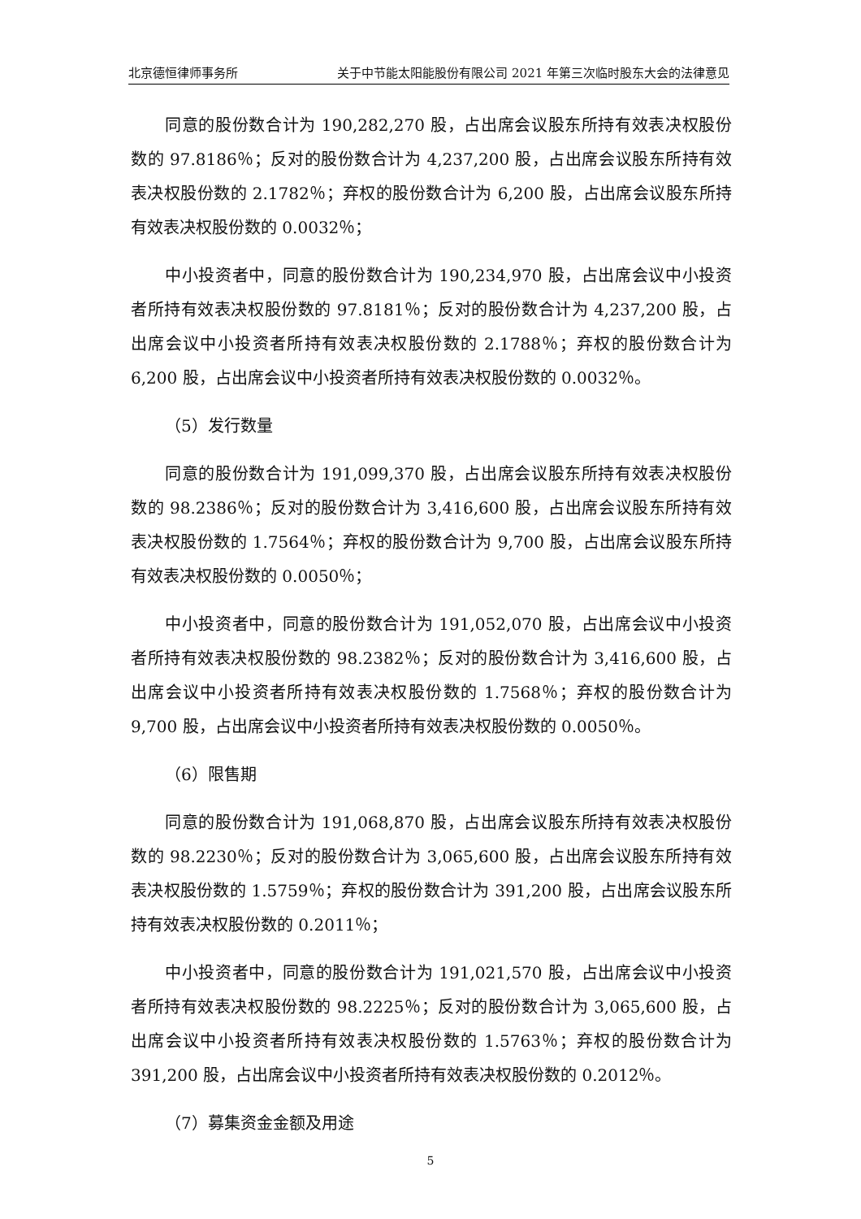北京德恒律师事务所 关于中节能太阳能股份有限公司 2021 年第三次临时股东大会的法律意见
同意的股份数合计为 190,282,270 股，占出席会议股东所持有效表决权股份数的 97.8186％；反对的股份数合计为 4,237,200 股，占出席会议股东所持有效表决权股份数的 2.1782％；弃权的股份数合计为 6,200 股，占出席会议股东所持有效表决权股份数的 0.0032％；
中小投资者中，同意的股份数合计为 190,234,970 股，占出席会议中小投资者所持有效表决权股份数的 97.8181％；反对的股份数合计为 4,237,200 股，占出席会议中小投资者所持有效表决权股份数的 2.1788％；弃权的股份数合计为 6,200 股，占出席会议中小投资者所持有效表决权股份数的 0.0032％。
（5）发行数量
同意的股份数合计为 191,099,370 股，占出席会议股东所持有效表决权股份数的 98.2386％；反对的股份数合计为 3,416,600 股，占出席会议股东所持有效表决权股份数的 1.7564％；弃权的股份数合计为 9,700 股，占出席会议股东所持有效表决权股份数的 0.0050％；
中小投资者中，同意的股份数合计为 191,052,070 股，占出席会议中小投资者所持有效表决权股份数的 98.2382％；反对的股份数合计为 3,416,600 股，占出席会议中小投资者所持有效表决权股份数的 1.7568％；弃权的股份数合计为 9,700 股，占出席会议中小投资者所持有效表决权股份数的 0.0050％。
（6）限售期
同意的股份数合计为 191,068,870 股，占出席会议股东所持有效表决权股份数的 98.2230％；反对的股份数合计为 3,065,600 股，占出席会议股东所持有效表决权股份数的 1.5759％；弃权的股份数合计为 391,200 股，占出席会议股东所持有效表决权股份数的 0.2011％；
中小投资者中，同意的股份数合计为 191,021,570 股，占出席会议中小投资者所持有效表决权股份数的 98.2225％；反对的股份数合计为 3,065,600 股，占出席会议中小投资者所持有效表决权股份数的 1.5763％；弃权的股份数合计为 391,200 股，占出席会议中小投资者所持有效表决权股份数的 0.2012％。
（7）募集资金金额及用途
5